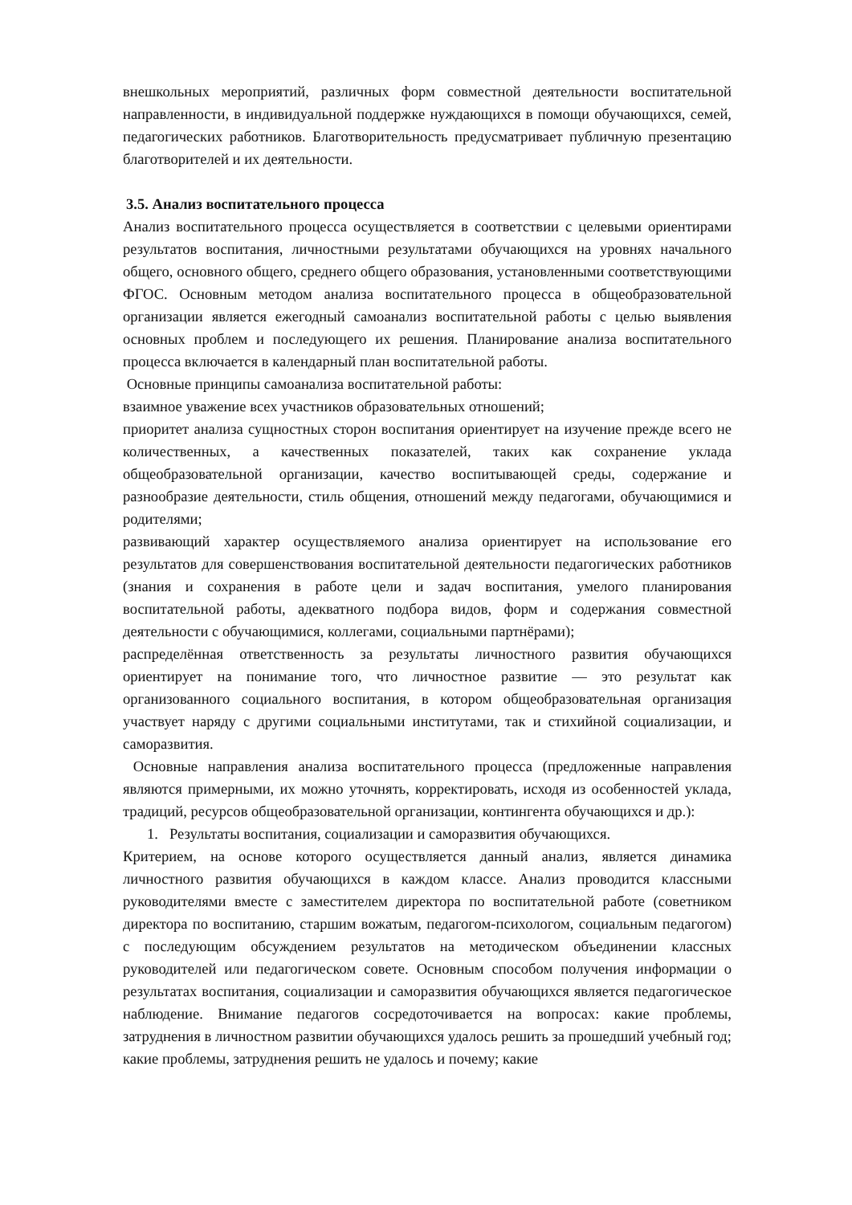внешкольных мероприятий, различных форм совместной деятельности воспитательной направленности, в индивидуальной поддержке нуждающихся в помощи обучающихся, семей, педагогических работников. Благотворительность предусматривает публичную презентацию благотворителей и их деятельности.
3.5. Анализ воспитательного процесса
Анализ воспитательного процесса осуществляется в соответствии с целевыми ориентирами результатов воспитания, личностными результатами обучающихся на уровнях начального общего, основного общего, среднего общего образования, установленными соответствующими ФГОС. Основным методом анализа воспитательного процесса в общеобразовательной организации является ежегодный самоанализ воспитательной работы с целью выявления основных проблем и последующего их решения. Планирование анализа воспитательного процесса включается в календарный план воспитательной работы.
Основные принципы самоанализа воспитательной работы:
взаимное уважение всех участников образовательных отношений;
приоритет анализа сущностных сторон воспитания ориентирует на изучение прежде всего не количественных, а качественных показателей, таких как сохранение уклада общеобразовательной организации, качество воспитывающей среды, содержание и разнообразие деятельности, стиль общения, отношений между педагогами, обучающимися и родителями;
развивающий характер осуществляемого анализа ориентирует на использование его результатов для совершенствования воспитательной деятельности педагогических работников (знания и сохранения в работе цели и задач воспитания, умелого планирования воспитательной работы, адекватного подбора видов, форм и содержания совместной деятельности с обучающимися, коллегами, социальными партнёрами);
распределённая ответственность за результаты личностного развития обучающихся ориентирует на понимание того, что личностное развитие — это результат как организованного социального воспитания, в котором общеобразовательная организация участвует наряду с другими социальными институтами, так и стихийной социализации, и саморазвития.
Основные направления анализа воспитательного процесса (предложенные направления являются примерными, их можно уточнять, корректировать, исходя из особенностей уклада, традиций, ресурсов общеобразовательной организации, контингента обучающихся и др.):
1. Результаты воспитания, социализации и саморазвития обучающихся.
Критерием, на основе которого осуществляется данный анализ, является динамика личностного развития обучающихся в каждом классе. Анализ проводится классными руководителями вместе с заместителем директора по воспитательной работе (советником директора по воспитанию, старшим вожатым, педагогом-психологом, социальным педагогом) с последующим обсуждением результатов на методическом объединении классных руководителей или педагогическом совете. Основным способом получения информации о результатах воспитания, социализации и саморазвития обучающихся является педагогическое наблюдение. Внимание педагогов сосредоточивается на вопросах: какие проблемы, затруднения в личностном развитии обучающихся удалось решить за прошедший учебный год; какие проблемы, затруднения решить не удалось и почему; какие